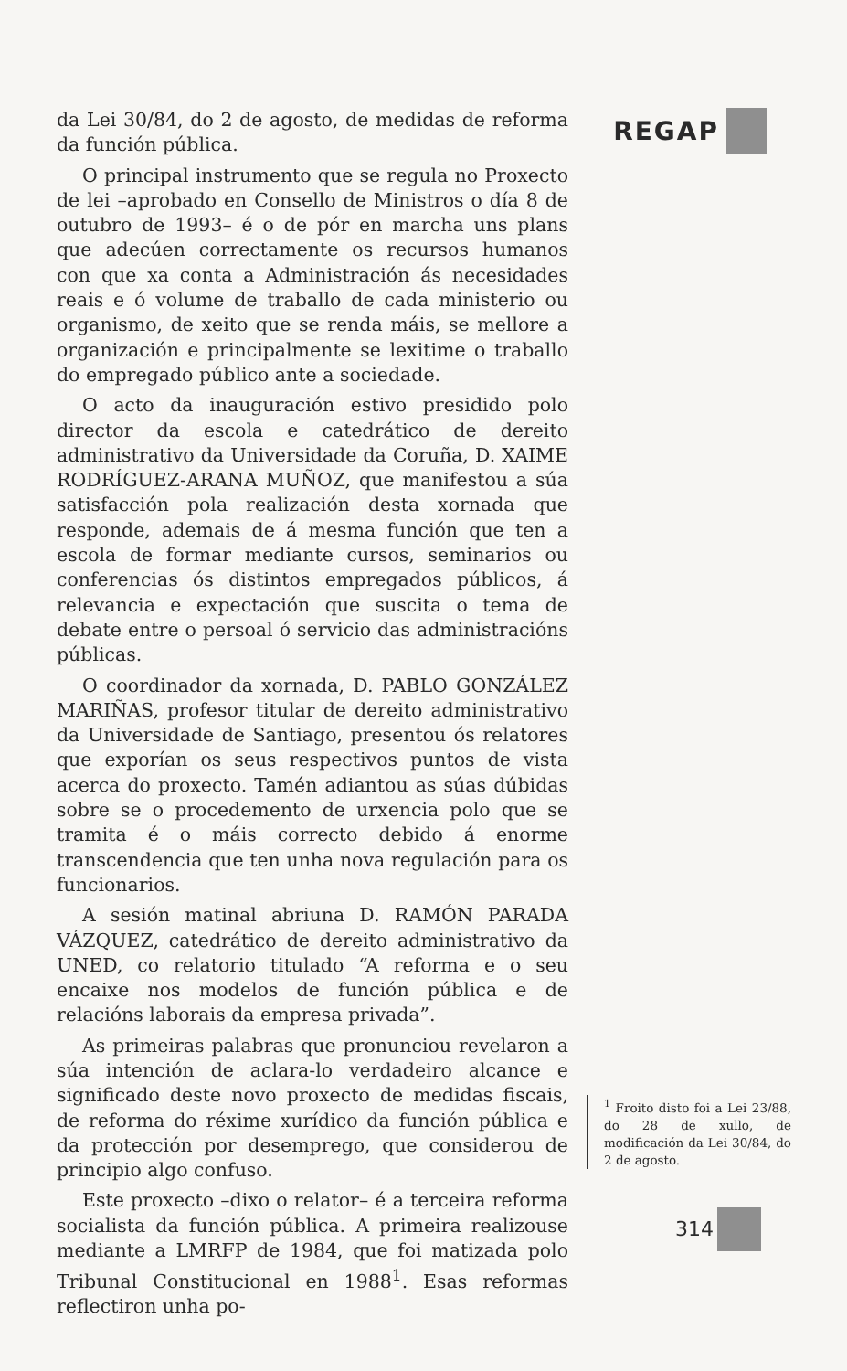da Lei 30/84, do 2 de agosto, de medidas de reforma da función pública.
O principal instrumento que se regula no Proxecto de lei –aprobado en Consello de Ministros o día 8 de outubro de 1993– é o de pór en marcha uns plans que adecúen correctamente os recursos humanos con que xa conta a Administración ás necesidades reais e ó volume de traballo de cada ministerio ou organismo, de xeito que se renda máis, se mellore a organización e principalmente se lexitime o traballo do empregado público ante a sociedade.
O acto da inauguración estivo presidido polo director da escola e catedrático de dereito administrativo da Universidade da Coruña, D. XAIME RODRÍGUEZ-ARANA MUÑOZ, que manifestou a súa satisfacción pola realización desta xornada que responde, ademais de á mesma función que ten a escola de formar mediante cursos, seminarios ou conferencias ós distintos empregados públicos, á relevancia e expectación que suscita o tema de debate entre o persoal ó servicio das administracións públicas.
O coordinador da xornada, D. PABLO GONZÁLEZ MARIÑAS, profesor titular de dereito administrativo da Universidade de Santiago, presentou ós relatores que exporían os seus respectivos puntos de vista acerca do proxecto. Tamén adiantou as súas dúbidas sobre se o procedemento de urxencia polo que se tramita é o máis correcto debido á enorme transcendencia que ten unha nova regulación para os funcionarios.
A sesión matinal abriuna D. RAMÓN PARADA VÁZQUEZ, catedrático de dereito administrativo da UNED, co relatorio titulado “A reforma e o seu encaixe nos modelos de función pública e de relacións laborais da empresa privada”.
As primeiras palabras que pronunciou revelaron a súa intención de aclara-lo verdadeiro alcance e significado deste novo proxecto de medidas fiscais, de reforma do réxime xurídico da función pública e da protección por desemprego, que considerou de principio algo confuso.
Este proxecto –dixo o relator– é a terceira reforma socialista da función pública. A primeira realizouse mediante a LMRFP de 1984, que foi matizada polo Tribunal Constitucional en 1988<sup>1</sup>. Esas reformas reflectiron unha po-
REGAP
<sup>1</sup> Froito disto foi a Lei 23/88, do 28 de xullo, de modificación da Lei 30/84, do 2 de agosto.
314